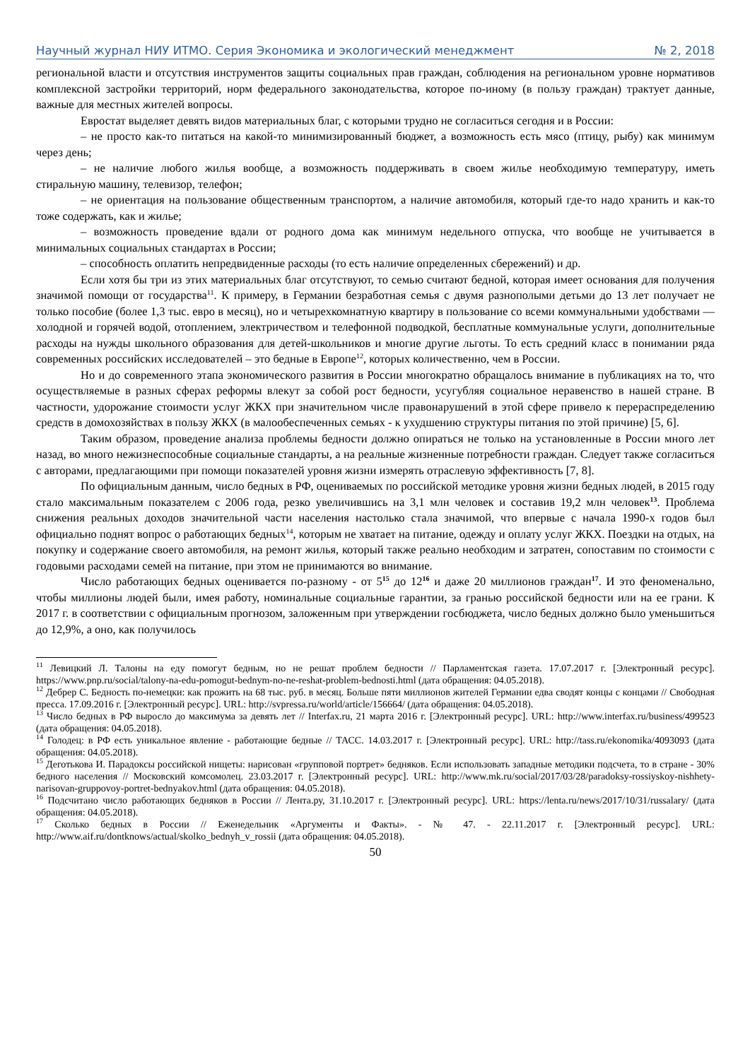Научный журнал НИУ ИТМО. Серия Экономика и экологический менеджмент № 2, 2018
региональной власти и отсутствия инструментов защиты социальных прав граждан, соблюдения на региональном уровне нормативов комплексной застройки территорий, норм федерального законодательства, которое по-иному (в пользу граждан) трактует данные, важные для местных жителей вопросы.
Евростат выделяет девять видов материальных благ, с которыми трудно не согласиться сегодня и в России:
– не просто как-то питаться на какой-то минимизированный бюджет, а возможность есть мясо (птицу, рыбу) как минимум через день;
– не наличие любого жилья вообще, а возможность поддерживать в своем жилье необходимую температуру, иметь стиральную машину, телевизор, телефон;
– не ориентация на пользование общественным транспортом, а наличие автомобиля, который где-то надо хранить и как-то тоже содержать, как и жилье;
– возможность проведение вдали от родного дома как минимум недельного отпуска, что вообще не учитывается в минимальных социальных стандартах в России;
– способность оплатить непредвиденные расходы (то есть наличие определенных сбережений) и др.
Если хотя бы три из этих материальных благ отсутствуют, то семью считают бедной, которая имеет основания для получения значимой помощи от государства<sup>11</sup>. К примеру, в Германии безработная семья с двумя разнополыми детьми до 13 лет получает не только пособие (более 1,3 тыс. евро в месяц), но и четырехкомнатную квартиру в пользование со всеми коммунальными удобствами — холодной и горячей водой, отоплением, электричеством и телефонной подводкой, бесплатные коммунальные услуги, дополнительные расходы на нужды школьного образования для детей-школьников и многие другие льготы. То есть средний класс в понимании ряда современных российских исследователей – это бедные в Европе<sup>12</sup>, которых количественно, чем в России.
Но и до современного этапа экономического развития в России многократно обращалось внимание в публикациях на то, что осуществляемые в разных сферах реформы влекут за собой рост бедности, усугубляя социальное неравенство в нашей стране. В частности, удорожание стоимости услуг ЖКХ при значительном числе правонарушений в этой сфере привело к перераспределению средств в домохозяйствах в пользу ЖКХ (в малообеспеченных семьях - к ухудшению структуры питания по этой причине) [5, 6].
Таким образом, проведение анализа проблемы бедности должно опираться не только на установленные в России много лет назад, во много нежизнеспособные социальные стандарты, а на реальные жизненные потребности граждан. Следует также согласиться с авторами, предлагающими при помощи показателей уровня жизни измерять отраслевую эффективность [7, 8].
По официальным данным, число бедных в РФ, оцениваемых по российской методике уровня жизни бедных людей, в 2015 году стало максимальным показателем с 2006 года, резко увеличившись на 3,1 млн человек и составив 19,2 млн человек<sup>13</sup>. Проблема снижения реальных доходов значительной части населения настолько стала значимой, что впервые с начала 1990-х годов был официально поднят вопрос о работающих бедных<sup>14</sup>, которым не хватает на питание, одежду и оплату услуг ЖКХ. Поездки на отдых, на покупку и содержание своего автомобиля, на ремонт жилья, который также реально необходим и затратен, сопоставим по стоимости с годовыми расходами семей на питание, при этом не принимаются во внимание.
Число работающих бедных оценивается по-разному - от 5<sup>15</sup> до 12<sup>16</sup> и даже 20 миллионов граждан<sup>17</sup>. И это феноменально, чтобы миллионы людей были, имея работу, номинальные социальные гарантии, за гранью российской бедности или на ее грани. К 2017 г. в соответствии с официальным прогнозом, заложенным при утверждении госбюджета, число бедных должно было уменьшиться до 12,9%, а оно, как получилось
<sup>11</sup> Левицкий Л. Талоны на еду помогут бедным, но не решат проблем бедности // Парламентская газета. 17.07.2017 г. [Электронный ресурс]. https://www.pnp.ru/social/talony-na-edu-pomogut-bednym-no-ne-reshat-problem-bednosti.html (дата обращения: 04.05.2018).
<sup>12</sup> Дебрер С. Бедность по-немецки: как прожить на 68 тыс. руб. в месяц. Больше пяти миллионов жителей Германии едва сводят концы с концами // Свободная пресса. 17.09.2016 г. [Электронный ресурс]. URL: http://svpressa.ru/world/article/156664/ (дата обращения: 04.05.2018).
<sup>13</sup> Число бедных в РФ выросло до максимума за девять лет // Interfax.ru, 21 марта 2016 г. [Электронный ресурс]. URL: http://www.interfax.ru/business/499523 (дата обращения: 04.05.2018).
<sup>14</sup> Голодец: в РФ есть уникальное явление - работающие бедные // ТАСС. 14.03.2017 г. [Электронный ресурс]. URL: http://tass.ru/ekonomika/4093093 (дата обращения: 04.05.2018).
<sup>15</sup> Деготькова И. Парадоксы российской нищеты: нарисован «групповой портрет» бедняков. Если использовать западные методики подсчета, то в стране - 30% бедного населения // Московский комсомолец. 23.03.2017 г. [Электронный ресурс]. URL: http://www.mk.ru/social/2017/03/28/paradoksy-rossiyskoy-nishhety-narisovan-gruppovoy-portret-bednyakov.html (дата обращения: 04.05.2018).
<sup>16</sup> Подсчитано число работающих бедняков в России // Лента.ру, 31.10.2017 г. [Электронный ресурс]. URL: https://lenta.ru/news/2017/10/31/russalary/ (дата обращения: 04.05.2018).
<sup>17</sup> Сколько бедных в России // Еженедельник «Аргументы и Факты». - № 47. - 22.11.2017 г. [Электронный ресурс]. URL: http://www.aif.ru/dontknows/actual/skolko_bednyh_v_rossii (дата обращения: 04.05.2018).
50